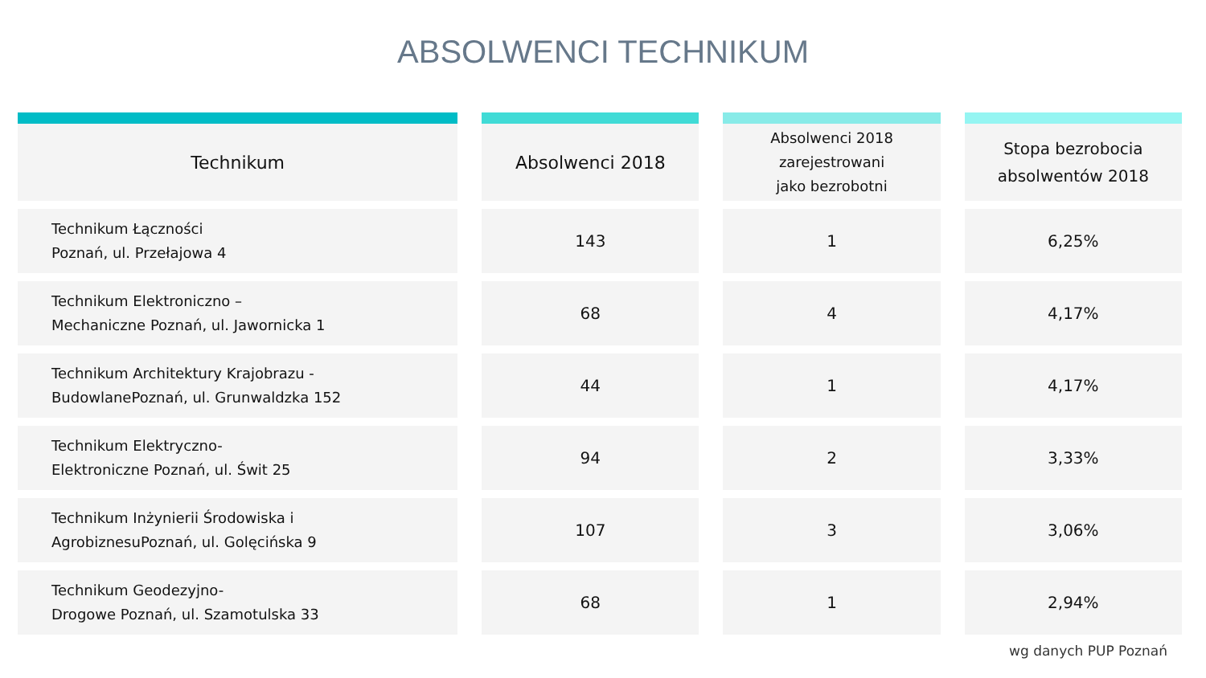ABSOLWENCI TECHNIKUM
| Technikum | Absolwenci 2018 | Absolwenci 2018 zarejestrowani jako bezrobotni | Stopa bezrobocia absolwentów 2018 |
| --- | --- | --- | --- |
| Technikum Łączności Poznań, ul. Przełajowa 4 | 143 | 1 | 6,25% |
| Technikum Elektroniczno – Mechaniczne Poznań, ul. Jawornicka 1 | 68 | 4 | 4,17% |
| Technikum Architektury Krajobrazu - BudowlanePoznań, ul. Grunwaldzka 152 | 44 | 1 | 4,17% |
| Technikum Elektryczno- Elektroniczne Poznań, ul. Świt 25 | 94 | 2 | 3,33% |
| Technikum Inżynierii Środowiska i AgrobiznesuPoznań, ul. Golęcińska 9 | 107 | 3 | 3,06% |
| Technikum Geodezyjno- Drogowe Poznań, ul. Szamotulska 33 | 68 | 1 | 2,94% |
wg danych PUP Poznań